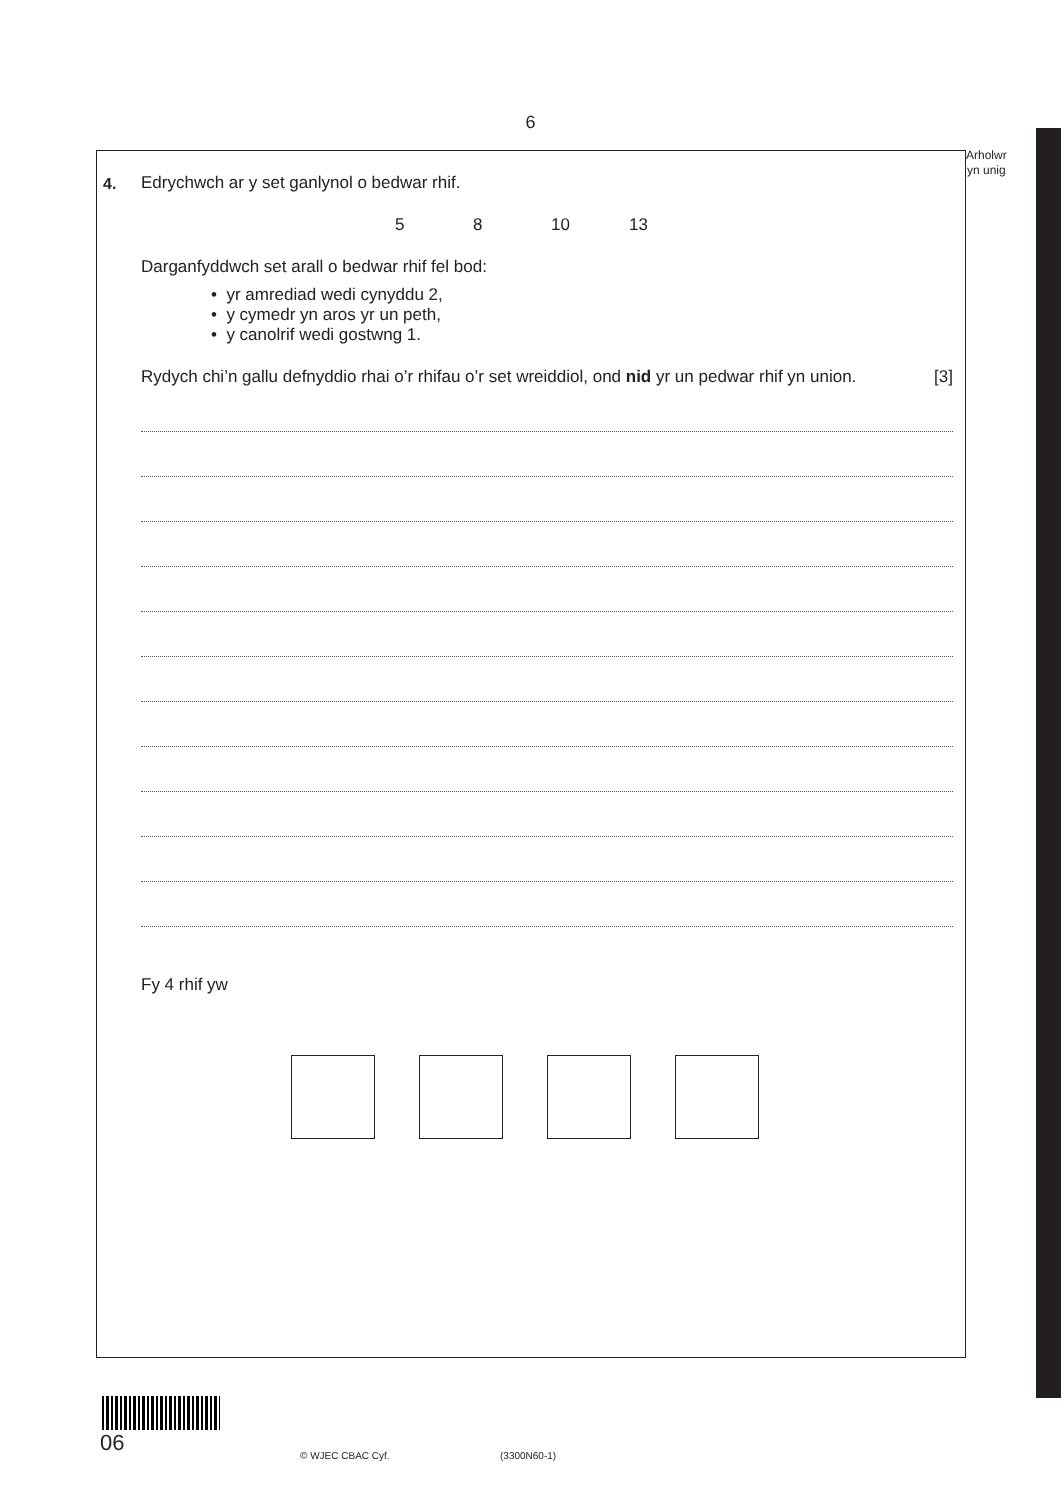6
Arholwr
yn unig
4.
Edrychwch ar y set ganlynol o bedwar rhif.
5 8 10 13
Darganfyddwch set arall o bedwar rhif fel bod:
• yr amrediad wedi cynyddu 2,
• y cymedr yn aros yr un peth,
• y canolrif wedi gostwng 1.
Rydych chi’n gallu defnyddio rhai o’r rhifau o’r set wreiddiol, ond nid yr un pedwar rhif yn union. [3]
Fy 4 rhif yw
06 © WJEC CBAC Cyf. (3300N60-1)